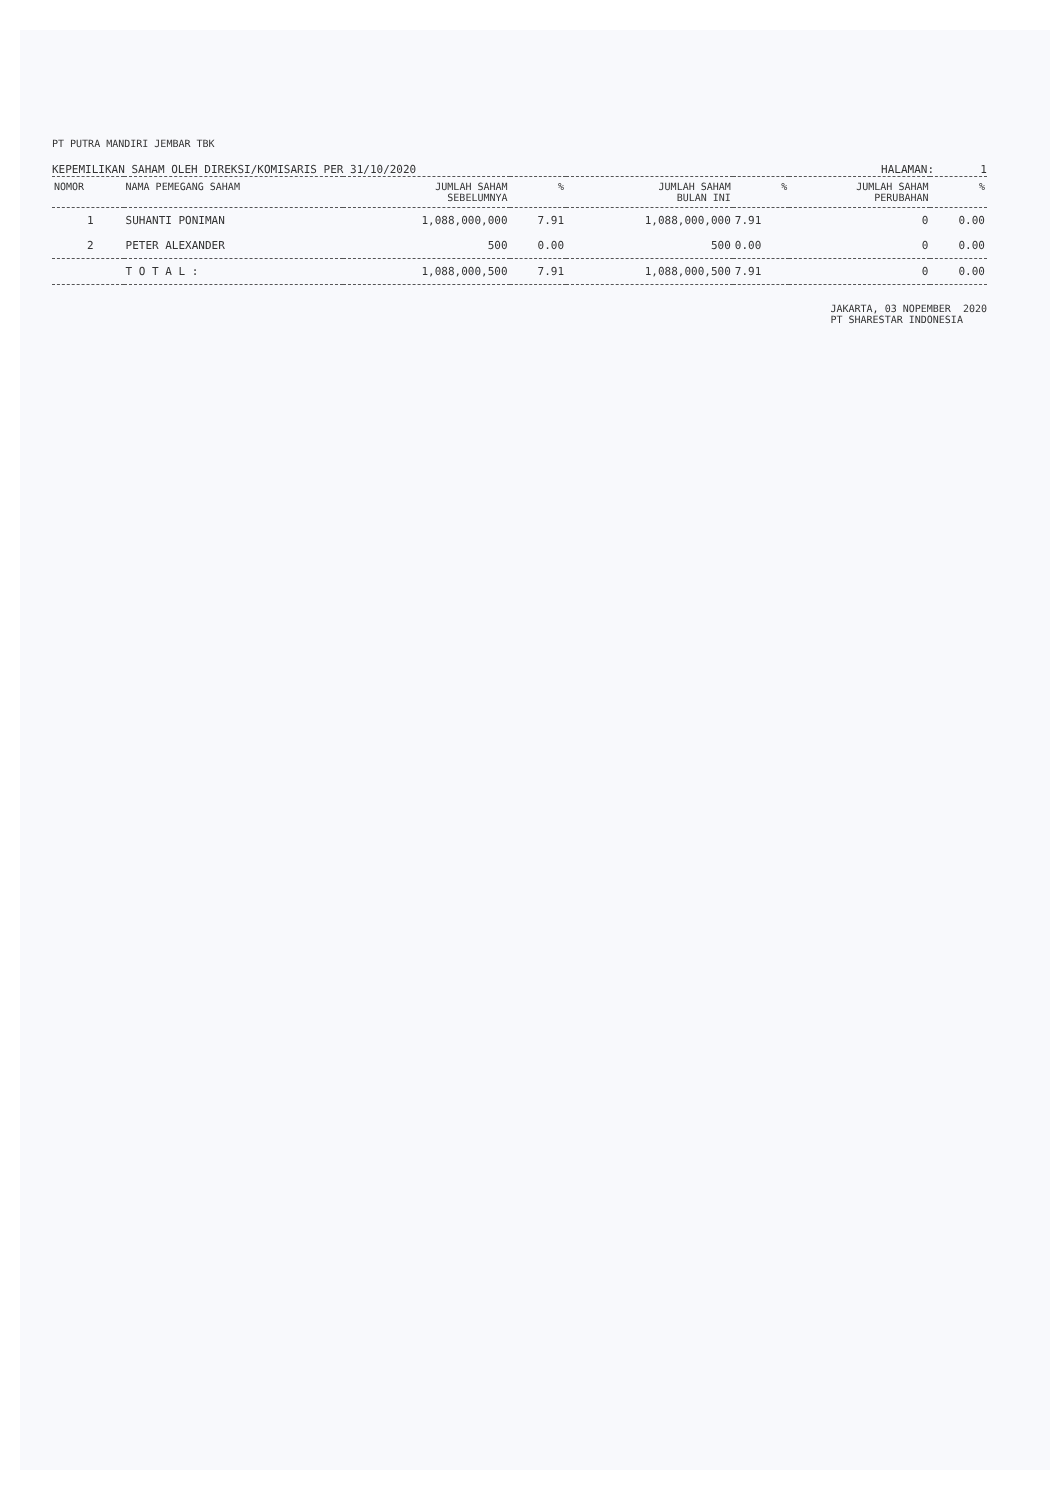PT PUTRA MANDIRI JEMBAR TBK
KEPEMILIKAN SAHAM OLEH DIREKSI/KOMISARIS PER 31/10/2020 HALAMAN: 1
| NOMOR | NAMA PEMEGANG SAHAM | JUMLAH SAHAM SEBELUMNYA | % | JUMLAH SAHAM BULAN INI | % | JUMLAH SAHAM PERUBAHAN | % |
| --- | --- | --- | --- | --- | --- | --- | --- |
| 1 | SUHANTI PONIMAN | 1,088,000,000 | 7.91 | 1,088,000,000 | 7.91 | 0 | 0.00 |
| 2 | PETER ALEXANDER | 500 | 0.00 | 500 | 0.00 | 0 | 0.00 |
| | T O T A L : | 1,088,000,500 | 7.91 | 1,088,000,500 | 7.91 | 0 | 0.00 |
JAKARTA, 03 NOPEMBER 2020
PT SHARESTAR INDONESIA